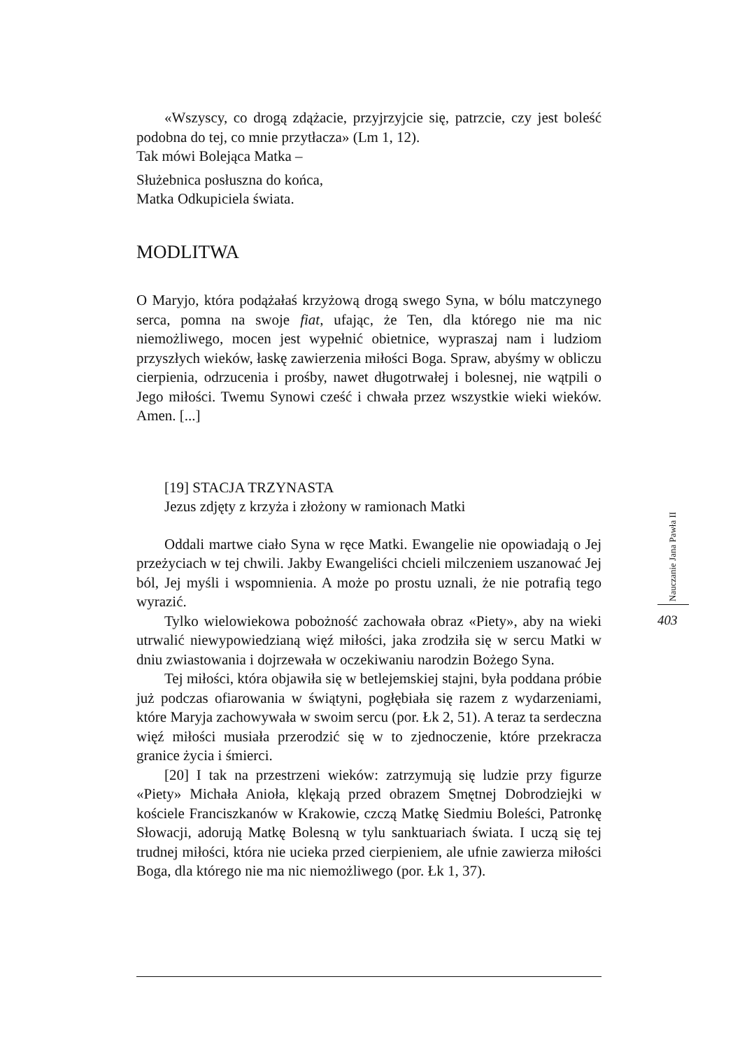«Wszyscy, co drogą zdążacie, przyjrzyjcie się, patrzcie, czy jest boleść podobna do tej, co mnie przytłacza» (Lm 1, 12).
Tak mówi Bolejąca Matka –
Służebnica posłuszna do końca,
Matka Odkupiciela świata.
MODLITWA
O Maryjo, która podążałaś krzyżową drogą swego Syna, w bólu matczynego serca, pomna na swoje fiat, ufając, że Ten, dla którego nie ma nic niemożliwego, mocen jest wypełnić obietnice, wypraszaj nam i ludziom przyszłych wieków, łaskę zawierzenia miłości Boga. Spraw, abyśmy w obliczu cierpienia, odrzucenia i prośby, nawet długotrwałej i bolesnej, nie wątpili o Jego miłości. Twemu Synowi cześć i chwała przez wszystkie wieki wieków. Amen. [...]
[19] STACJA TRZYNASTA
Jezus zdjęty z krzyża i złożony w ramionach Matki
Oddali martwe ciało Syna w ręce Matki. Ewangelie nie opowiadają o Jej przeżyciach w tej chwili. Jakby Ewangeliści chcieli milczeniem uszanować Jej ból, Jej myśli i wspomnienia. A może po prostu uznali, że nie potrafią tego wyrazić.
Tylko wielowiekowa pobożność zachowała obraz «Piety», aby na wieki utrwalić niewypowiedzianą więź miłości, jaka zrodziła się w sercu Matki w dniu zwiastowania i dojrzewała w oczekiwaniu narodzin Bożego Syna.
Tej miłości, która objawiła się w betlejemskiej stajni, była poddana próbie już podczas ofiarowania w świątyni, pogłębiała się razem z wydarzeniami, które Maryja zachowywała w swoim sercu (por. Łk 2, 51). A teraz ta serdeczna więź miłości musiała przerodzić się w to zjednoczenie, które przekracza granice życia i śmierci.
[20] I tak na przestrzeni wieków: zatrzymują się ludzie przy figurze «Piety» Michała Anioła, klękają przed obrazem Smętnej Dobrodziejki w kościele Franciszkanów w Krakowie, czczą Matkę Siedmiu Boleści, Patronkę Słowacji, adorują Matkę Bolesną w tylu sanktuariach świata. I uczą się tej trudnej miłości, która nie ucieka przed cierpieniem, ale ufnie zawierza miłości Boga, dla którego nie ma nic niemożliwego (por. Łk 1, 37).
Nauczanie Jana Pawła II
403